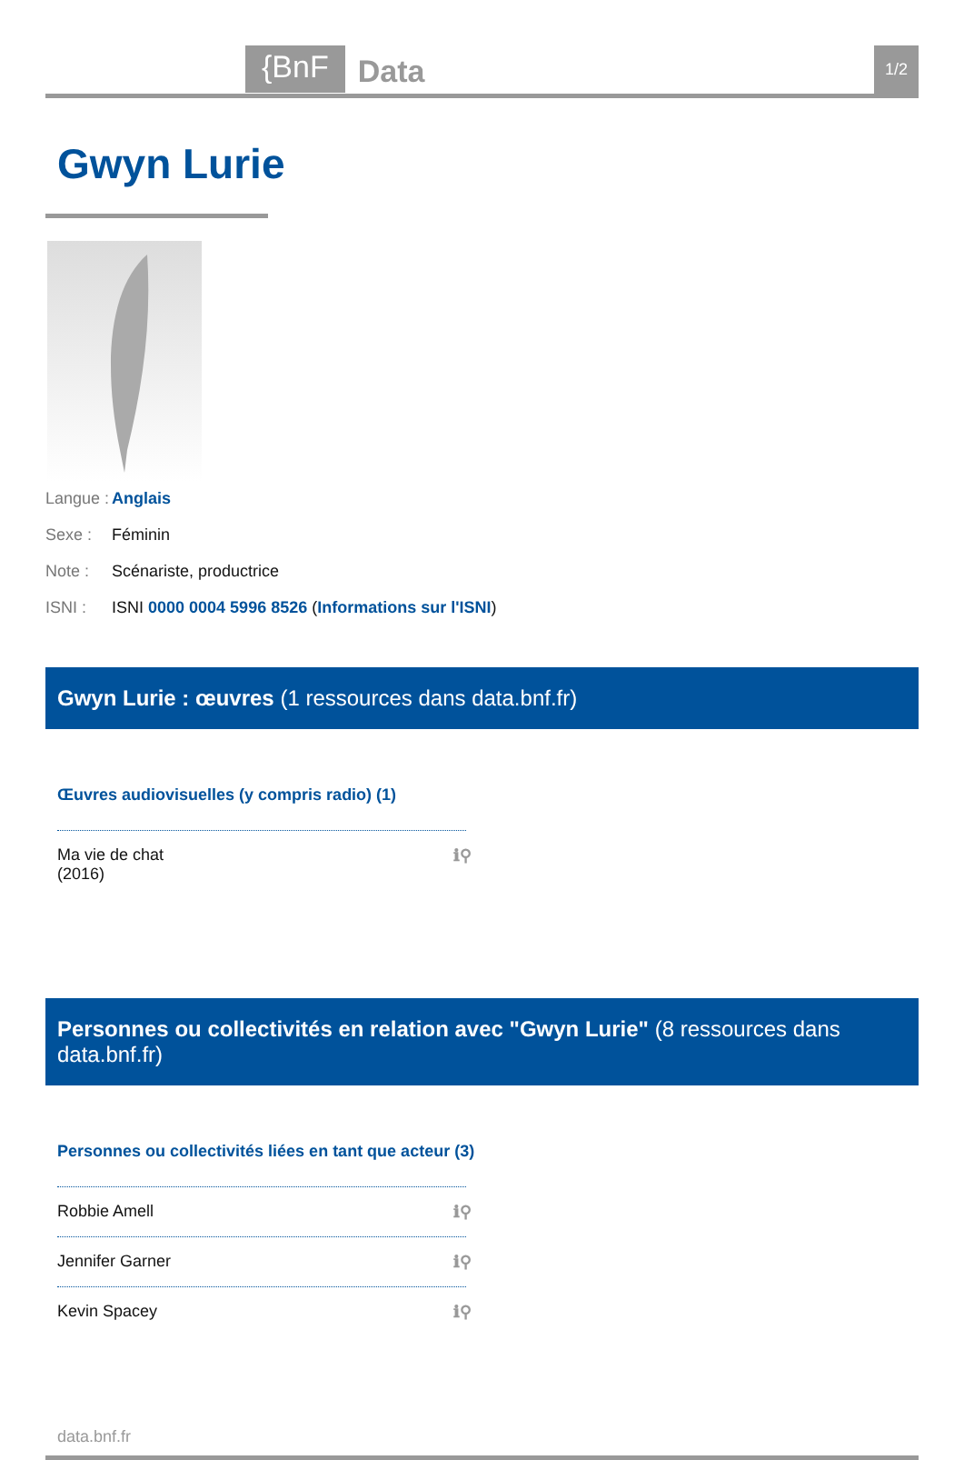{BnF Data 1/2
Gwyn Lurie
Langue : Anglais
Sexe : Féminin
Note : Scénariste, productrice
ISNI : ISNI 0000 0004 5996 8526 (Informations sur l'ISNI)
Gwyn Lurie : œuvres (1 ressources dans data.bnf.fr)
Œuvres audiovisuelles (y compris radio) (1)
Ma vie de chat
(2016) ℹ⚲
Personnes ou collectivités en relation avec "Gwyn Lurie" (8 ressources dans data.bnf.fr)
Personnes ou collectivités liées en tant que acteur (3)
Robbie Amell ℹ⚲
Jennifer Garner ℹ⚲
Kevin Spacey ℹ⚲
data.bnf.fr